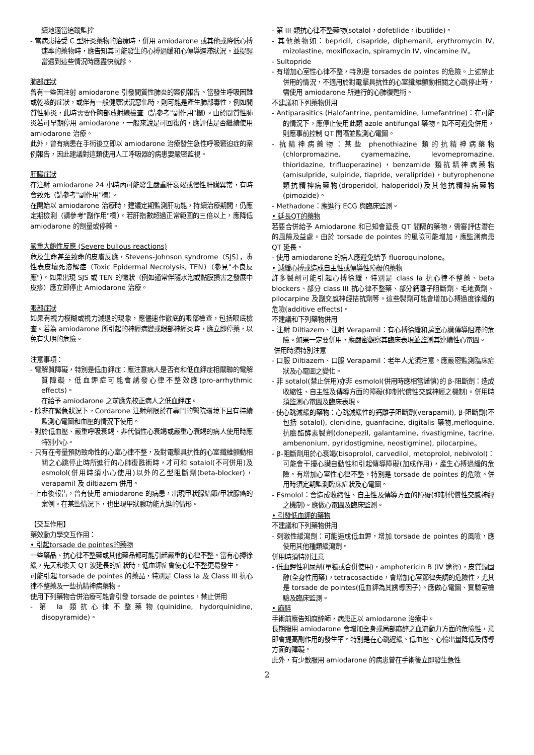續地適當追蹤監控
- 當病患接受 C 型肝炎藥物的治療時，併用 amiodarone 或其他或降低心搏速率的藥物時，應告知其可能發生的心搏過緩和心傳導遲滯狀況，並提醒當遇到這些情況時應盡快就診。
肺部症狀
曾有一些因注射 amiodarone 引發間質性肺炎的案例報告。當發生呼吸困難或乾咳的症狀，或伴有一般健康狀況惡化時，則可能是產生肺部毒性，例如間質性肺炎，此時需要作胸部放射線檢查（請參考"副作用"欄）。由於間質性肺炎若可早期停用 amiodarone，一般來說是可回復的，應評估是否繼續使用 amiodarone 治療。
此外，曾有病患在手術後立即以 amiodarone 治療發生急性呼吸窘迫症的案例報告，因此建議對這類使用人工呼吸器的病患要嚴密監視。
肝臟症狀
在注射 amiodarone 24 小時內可能發生嚴重肝衰竭或慢性肝臟異常，有時會致死（請參考"副作用"欄）。
在開始以 amiodarone 治療時，建議定期監測肝功能，持續治療期間，仍應定期檢測（請參考"副作用"欄）。若肝指數超過正常範圍的三倍以上，應降低 amiodarone 的劑量或停藥。
嚴重大皰性反應 (Severe bullous reactions)
危及生命甚至致命的皮膚反應，Stevens-Johnson syndrome（SJS），毒性表皮壞死溶解症（Toxic Epidermal Necrolysis, TEN）（參見"不良反應"）。如果出現 SJS 或 TEN 的徵狀（例如通常伴隨水泡或黏膜損害之發展中皮疹）應立即停止 Amiodarone 治療。
眼部症狀
如果有視力模糊或視力減退的現象，應儘速作徹底的眼部檢查，包括眼底檢查。若為 amiodarone 所引起的神經病變或眼部神經炎時，應立即停藥，以免有失明的危險。
注意事項：
- 電解質障礙，特別是低血鉀症：應注意病人是否有和低血鉀症相關聯的電解質障礙，低血鉀症可能會誘發心律不整效應(pro-arrhythmic effects)。
在給予 amiodarone 之前應先校正病人之低血鉀症。
- 除非在緊急狀況下，Cordarone 注射劑限於在專門的醫院環境下且有持續監測心電圖和血壓的情況下使用。
- 對於低血壓、嚴重呼吸衰竭、非代償性心衰竭或嚴重心衰竭的病人使用時應特別小心。
- 只有在考量預防致命性的心室心律不整，及對電擊具抗性的心室纖維顫動相關之心跳停止時所進行的心肺復甦術時，才可和 sotalol(不可併用)及 esmolol(併用時須小心使用)以外的乙型阻斷劑(beta-blocker)，verapamil 及 diltiazem 併用。
- 上市後報告，曾有使用 amiodarone 的病患，出現甲狀腺結節/甲狀腺癌的案例。在某些情況下，也出現甲狀腺功能亢進的情形。
【交互作用】
藥效動力學交互作用：
• 引起torsade de pointes的藥物
一些藥品、抗心律不整藥或其他藥品都可能引起嚴重的心律不整。當有心搏徐緩，先天和後天 QT 波延長的症狀時，低血鉀症會使心律不整更易發生。
可能引起 torsade de pointes 的藥品，特別是 Class Ia 及 Class III 抗心律不整藥及一些抗精神病藥物。
使用下列藥物合併治療可能會引發 torsade de pointes，禁止併用
- 第 Ia 類抗心律不整藥物(quinidine, hydorquinidine, disopyramide)。
- 第 III 類抗心律不整藥物(sotalol，dofetilide，ibutilide)。
- 其他藥物如：bepridil, cisapride, diphemanil, erythromycin IV, mizolastine, moxifloxacin, spiramycin IV, vincamine IV。
- Sultopride
- 有增加心室性心律不整，特別是 torsades de pointes 的危險。上述禁止併用的情況，不適用於對電擊具抗性的心室纖維顫動相關之心跳停止時，需使用 amiodarone 所進行的心肺復甦術。
不建議和下列藥物併用
- Antiparasitics (Halofantrine, pentamidine, lumefantrine)：在可能的情況下，應停止使用此類 azole antifungal 藥物。如不可避免併用，則應事前控制 QT 間隔並監測心電圖。
- 抗精神病藥物：某些 phenothiazine 類的抗精神病藥物(chlorpromazine, cyamemazine, levomepromazine, thioridazine, trifluoperazine)，benzamide 類抗精神病藥物(amisulpride, sulpiride, tiapride, veralipride)，butyrophenone 類抗精神病藥物(droperidol, haloperidol)及其他抗精神病藥物(pimozide)。
- Methadone：應進行 ECG 與臨床監測。
• 延長QT的藥物
若要合併給予 Amiodarone 和已知會延長 QT 間隔的藥物，需審評估潛在的風險及益處。由於 torsade de pointes 的風險可能增加，應監測病患 QT 延長。
- 使用 amiodarone 的病人應避免給予 fluoroquinolone。
• 減緩心搏或造成自主性或傳導性障礙的藥物
許多製劑可能引起心搏徐緩，特別是 class Ia 抗心律不整藥、beta blockers、部分 class III 抗心律不整藥、部分鈣離子阻斷劑、毛地黃劑、pilocarpine 及副交感神經拮抗劑等。這些製劑可能會增加心搏過度徐緩的危險(additive effects)。
不建議和下列藥物併用
- 注射 Diltiazem、注射 Verapamil：有心搏徐緩和房室心臟傳導阻滯的危險。如果一定要併用，應嚴密觀察其臨床表現並監測其連續性心電圖。
併用時須特別注意
- 口服 Diltiazem、口服 Verapamil：老年人尤須注意。應嚴密監測臨床症狀及心電圖之變化。
- 非 sotalol(禁止併用)亦非 esmolol(併用時應相當謹慎)的 β-阻斷劑：造成收縮性、自主性及傳導方面的障礙(抑制代償性交感神經之機制)。併用時須監測心電圖及臨床表現。
- 使心跳減緩的藥物：心跳減緩性的鈣離子阻斷劑(verapamil), β-阻斷劑(不包括 sotalol), clonidine, guanfacine, digitalis 藥物,mefloquine, 抗膽酯酵素製劑(donepezil, galantamine, rivastigmine, tacrine, ambenonium, pyridostigmine, neostigmine), pilocarpine。
- β-阻斷劑用於心衰竭(bisoprolol, carvedilol, metoprolol, nebivolol)：可能會干擾心臟自動性和引起傳導障礙(加成作用)，產生心搏過緩的危險。有增加心室性心律不整，特別是 torsade de pointes 的危險。併用時須定期監測臨床症狀及心電圖。
- Esmolol：會造成收縮性、自主性及傳導方面的障礙(抑制代償性交感神經之機制)。應做心電圖及臨床監測。
• 引發低血鉀的藥物
不建議和下列藥物併用
- 刺激性緩瀉劑：可能造成低血鉀，增加 torsade de pointes 的風險，應使用其他種類緩瀉劑。
併用時須特別注意
- 低血鉀性利尿劑(單獨或合併使用)，amphotericin B (IV 途徑)，皮質類固醇(全身性用藥)，tetracosactide，會增加心室節律失調的危險性，尤其是 torsade de pointes(低血鉀為其誘導因子)。應做心電圖、實驗室檢驗及臨床監測。
• 麻醉
手術前應告知麻醉師，病患正以 amiodarone 治療中。
長期服用 amiodarone 會增加全身或局部麻醉之血流動力方面的危險性，意即會提高副作用的發生率。特別是在心跳遲緩、低血壓、心輸出量降低及傳導方面的障礙。
此外，有少數服用 amiodarone 的病患曾在手術後立即發生急性
2